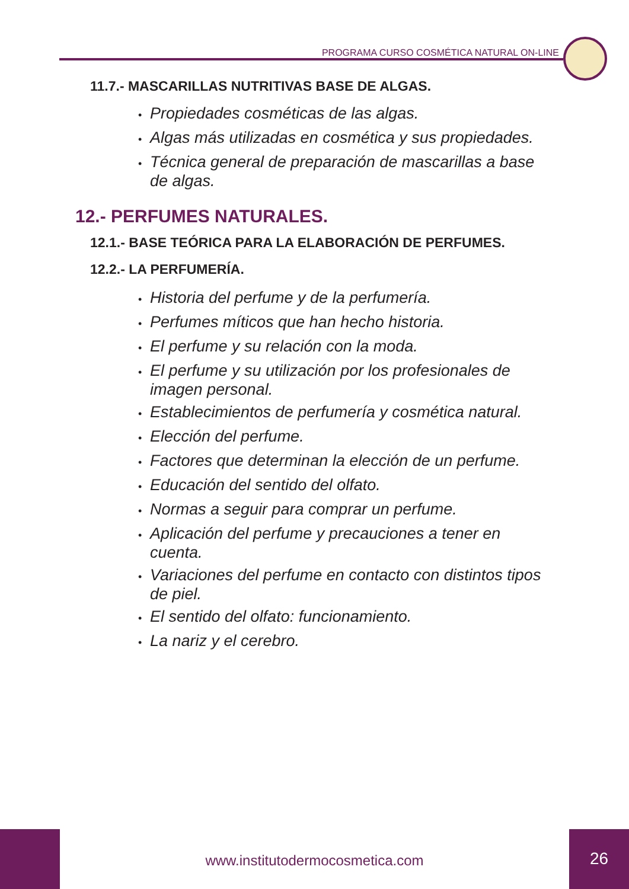PROGRAMA CURSO COSMÉTICA NATURAL ON-LINE
11.7.- MASCARILLAS NUTRITIVAS BASE DE ALGAS.
• Propiedades cosméticas de las algas.
• Algas más utilizadas en cosmética y sus propiedades.
• Técnica general de preparación de mascarillas a base de algas.
12.- PERFUMES NATURALES.
12.1.- BASE TEÓRICA PARA LA ELABORACIÓN DE PERFUMES.
12.2.- LA PERFUMERÍA.
• Historia del perfume y de la perfumería.
• Perfumes míticos que han hecho historia.
• El perfume y su relación con la moda.
• El perfume y su utilización por los profesionales de imagen personal.
• Establecimientos de perfumería y cosmética natural.
• Elección del perfume.
• Factores que determinan la elección de un perfume.
• Educación del sentido del olfato.
• Normas a seguir para comprar un perfume.
• Aplicación del perfume y precauciones a tener en cuenta.
• Variaciones del perfume en contacto con distintos tipos de piel.
• El sentido del olfato: funcionamiento.
• La nariz y el cerebro.
www.institutodermocosmetica.com
26